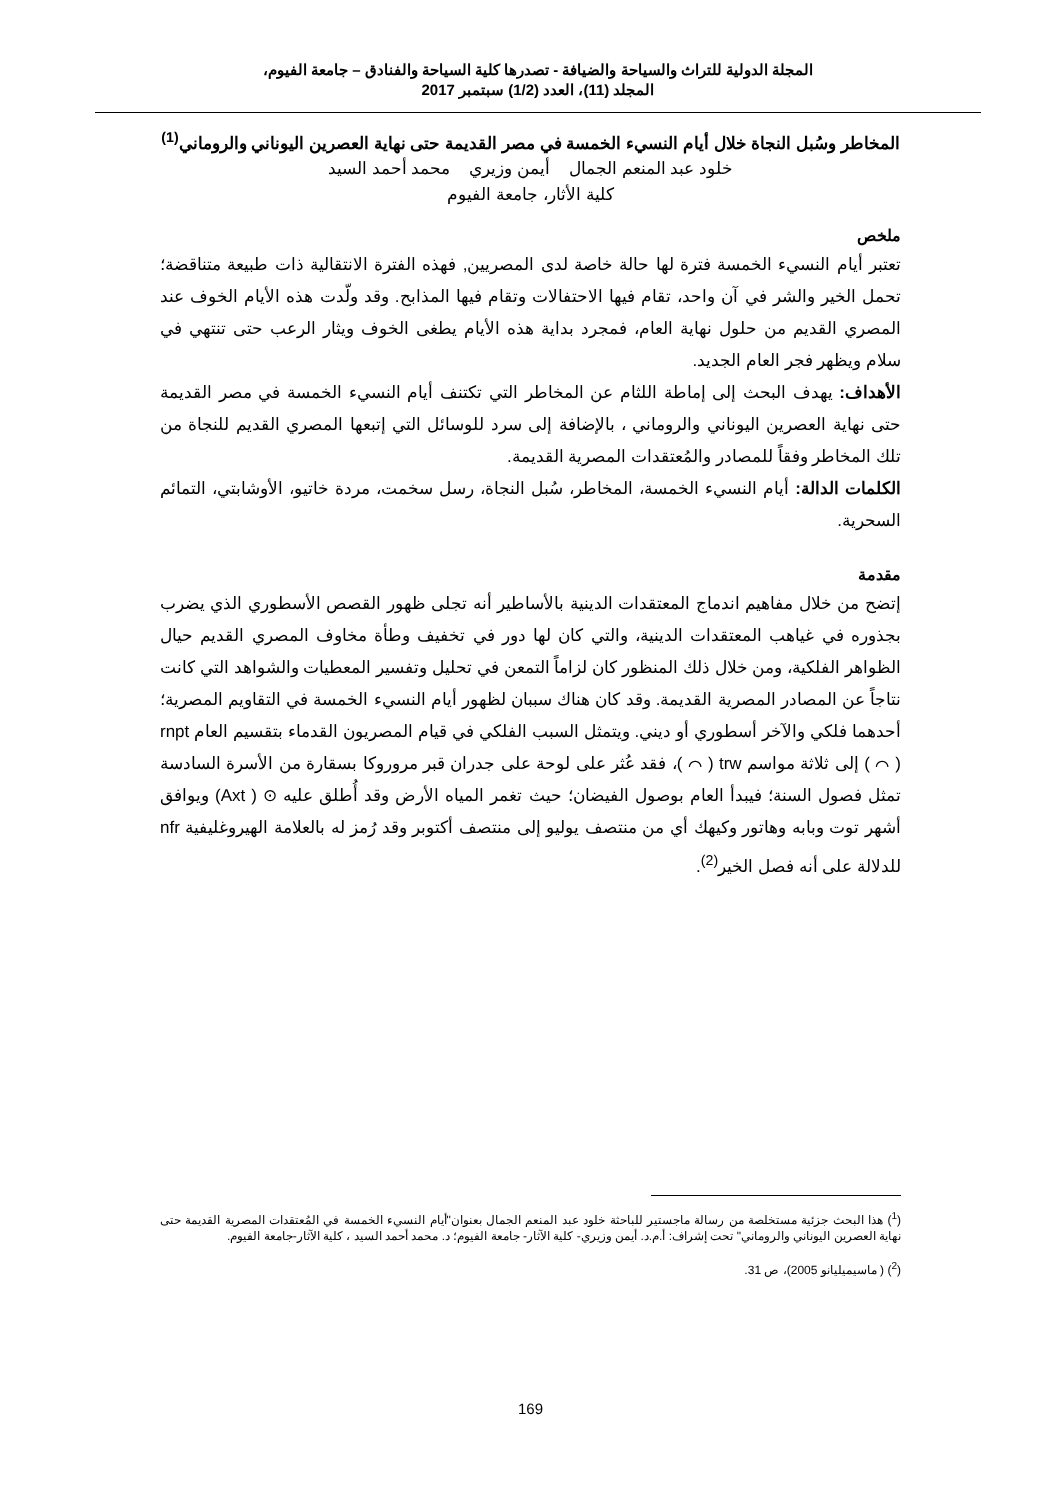المجلة الدولية للتراث والسياحة والضيافة - تصدرها كلية السياحة والفنادق – جامعة الفيوم،
المجلد (11)، العدد (1/2) سبتمبر 2017
المخاطر وسُبل النجاة خلال أيام النسيء الخمسة في مصر القديمة حتى نهاية العصرين اليوناني والروماني<sup>(1)</sup>
خلود عبد المنعم الجمال أيمن وزيري محمد أحمد السيد
كلية الأثار، جامعة الفيوم
ملخص
تعتبر أيام النسيء الخمسة فترة لها حالة خاصة لدى المصريين, فهذه الفترة الانتقالية ذات طبيعة متناقضة؛ تحمل الخير والشر في آن واحد، تقام فيها الاحتفالات وتقام فيها المذابح. وقد ولّدت هذه الأيام الخوف عند المصري القديم من حلول نهاية العام، فمجرد بداية هذه الأيام يطغى الخوف ويثار الرعب حتى تنتهي في سلام ويظهر فجر العام الجديد.
الأهداف: يهدف البحث إلى إماطة اللثام عن المخاطر التي تكتنف أيام النسيء الخمسة في مصر القديمة حتى نهاية العصرين اليوناني والروماني ، بالإضافة إلى سرد للوسائل التي إتبعها المصري القديم للنجاة من تلك المخاطر وفقاً للمصادر والمُعتقدات المصرية القديمة.
الكلمات الدالة: أيام النسيء الخمسة، المخاطر، سُبل النجاة، رسل سخمت، مردة خاتيو، الأوشابتي، التمائم السحرية.
مقدمة
إتضح من خلال مفاهيم اندماج المعتقدات الدينية بالأساطير أنه تجلى ظهور القصص الأسطوري الذي يضرب بجذوره في غياهب المعتقدات الدينية، والتي كان لها دور في تخفيف وطأة مخاوف المصري القديم حيال الظواهر الفلكية، ومن خلال ذلك المنظور كان لزاماً التمعن في تحليل وتفسير المعطيات والشواهد التي كانت نتاجاً عن المصادر المصرية القديمة. وقد كان هناك سببان لظهور أيام النسيء الخمسة في التقاويم المصرية؛ أحدهما فلكي والآخر أسطوري أو ديني. ويتمثل السبب الفلكي في قيام المصريون القدماء بتقسيم العام rnpt ( ⌒ ) إلى ثلاثة مواسم trw ( ⌒ )، فقد عُثر على لوحة على جدران قبر مروروكا بسقارة من الأسرة السادسة تمثل فصول السنة؛ فيبدأ العام بوصول الفيضان؛ حيث تغمر المياه الأرض وقد أُطلق عليه ⊙ ( Axt) ويوافق أشهر توت وبابه وهاتور وكيهك أي من منتصف يوليو إلى منتصف أكتوبر وقد رُمز له بالعلامة الهيروغليفية nfr للدلالة على أنه فصل الخير<sup>(2)</sup>.
(<sup>1</sup>) هذا البحث جزئية مستخلصة من رسالة ماجستير للباحثة خلود عبد المنعم الجمال بعنوان"أيام النسيء الخمسة في المُعتقدات المصرية القديمة حتى نهاية العصرين اليوناني والروماني" تحت إشراف: أ.م.د. أيمن وزيري- كلية الآثار- جامعة الفيوم؛ د. محمد أحمد السيد ، كلية الآثار-جامعة الفيوم.
(<sup>2</sup>) ( ماسيميليانو 2005)، ص 31.
169